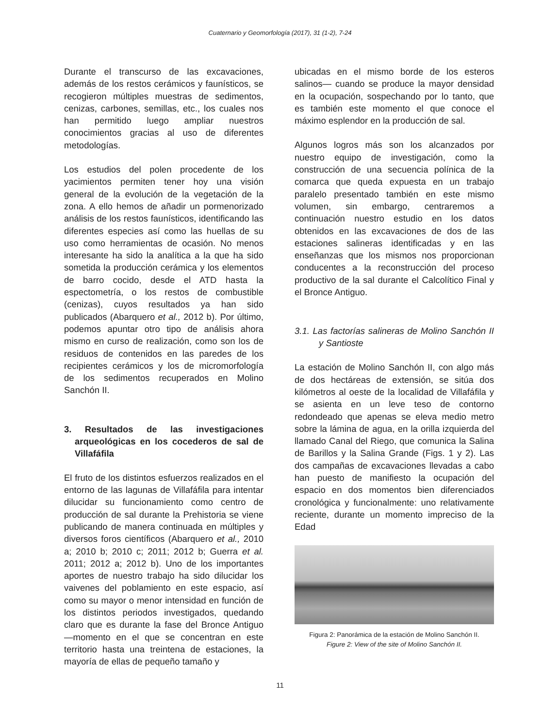Cuaternario y Geomorfología (2017), 31 (1-2), 7-24
Durante el transcurso de las excavaciones, además de los restos cerámicos y faunísticos, se recogieron múltiples muestras de sedimentos, cenizas, carbones, semillas, etc., los cuales nos han permitido luego ampliar nuestros conocimientos gracias al uso de diferentes metodologías.
Los estudios del polen procedente de los yacimientos permiten tener hoy una visión general de la evolución de la vegetación de la zona. A ello hemos de añadir un pormenorizado análisis de los restos faunísticos, identificando las diferentes especies así como las huellas de su uso como herramientas de ocasión. No menos interesante ha sido la analítica a la que ha sido sometida la producción cerámica y los elementos de barro cocido, desde el ATD hasta la espectometría, o los restos de combustible (cenizas), cuyos resultados ya han sido publicados (Abarquero et al., 2012 b). Por último, podemos apuntar otro tipo de análisis ahora mismo en curso de realización, como son los de residuos de contenidos en las paredes de los recipientes cerámicos y los de micromorfología de los sedimentos recuperados en Molino Sanchón II.
3. Resultados de las investigaciones arqueológicas en los cocederos de sal de Villafáfila
El fruto de los distintos esfuerzos realizados en el entorno de las lagunas de Villafáfila para intentar dilucidar su funcionamiento como centro de producción de sal durante la Prehistoria se viene publicando de manera continuada en múltiples y diversos foros científicos (Abarquero et al., 2010 a; 2010 b; 2010 c; 2011; 2012 b; Guerra et al. 2011; 2012 a; 2012 b). Uno de los importantes aportes de nuestro trabajo ha sido dilucidar los vaivenes del poblamiento en este espacio, así como su mayor o menor intensidad en función de los distintos periodos investigados, quedando claro que es durante la fase del Bronce Antiguo —momento en el que se concentran en este territorio hasta una treintena de estaciones, la mayoría de ellas de pequeño tamaño y
ubicadas en el mismo borde de los esteros salinos— cuando se produce la mayor densidad en la ocupación, sospechando por lo tanto, que es también este momento el que conoce el máximo esplendor en la producción de sal.
Algunos logros más son los alcanzados por nuestro equipo de investigación, como la construcción de una secuencia polínica de la comarca que queda expuesta en un trabajo paralelo presentado también en este mismo volumen, sin embargo, centraremos a continuación nuestro estudio en los datos obtenidos en las excavaciones de dos de las estaciones salineras identificadas y en las enseñanzas que los mismos nos proporcionan conducentes a la reconstrucción del proceso productivo de la sal durante el Calcolítico Final y el Bronce Antiguo.
3.1. Las factorías salineras de Molino Sanchón II y Santioste
La estación de Molino Sanchón II, con algo más de dos hectáreas de extensión, se sitúa dos kilómetros al oeste de la localidad de Villafáfila y se asienta en un leve teso de contorno redondeado que apenas se eleva medio metro sobre la lámina de agua, en la orilla izquierda del llamado Canal del Riego, que comunica la Salina de Barillos y la Salina Grande (Figs. 1 y 2). Las dos campañas de excavaciones llevadas a cabo han puesto de manifiesto la ocupación del espacio en dos momentos bien diferenciados cronológica y funcionalmente: uno relativamente reciente, durante un momento impreciso de la Edad
Figura 2: Panorámica de la estación de Molino Sanchón II.
Figure 2: View of the site of Molino Sanchón II.
11